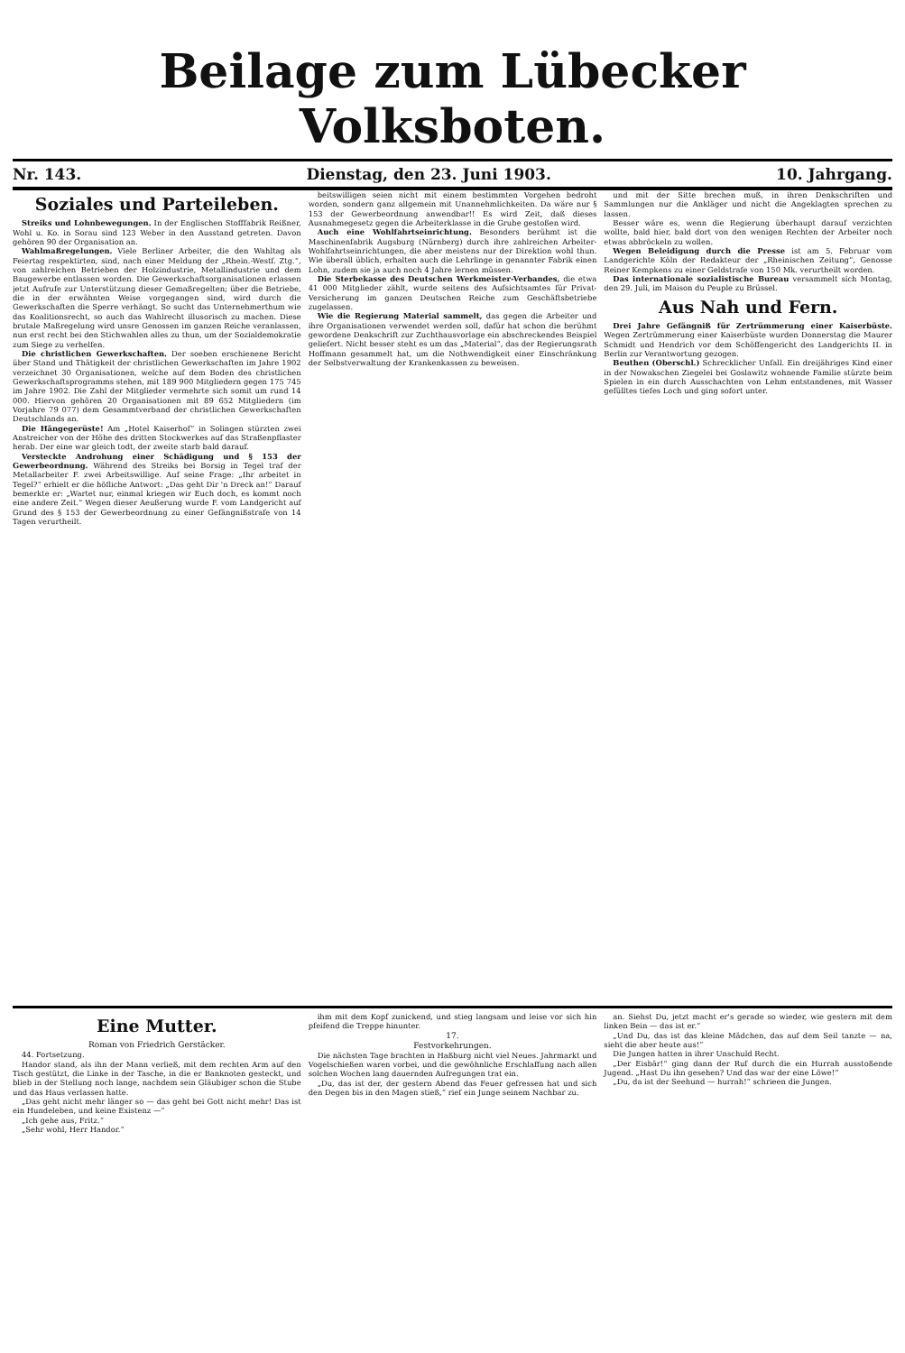Beilage zum Lübecker Volksboten.
Nr. 143. Dienstag, den 23. Juni 1903. 10. Jahrgang.
Soziales und Parteileben.
Streiks und Lohnbewegungen. In der Englischen Stofffabrik Reißner, Wohl u. Ko. in Sorau sind 123 Weber in den Ausstand getreten. Davon gehören 90 der Organisation an.
Wahlmaßregelungen. Viele Berliner Arbeiter, die den Wahltag als Feiertag respektirten, sind, nach einer Meldung der „Rhein.-Westf. Ztg.“, von zahlreichen Betrieben der Holzindustrie, Metallindustrie und dem Baugewerbe entlassen worden. Die Gewerkschaftsorganisationen erlassen jetzt Aufrufe zur Unterstützung dieser Gemaßregelten; über die Betriebe, die in der erwähnten Weise vorgegangen sind, wird durch die Gewerkschaften die Sperre verhängt. So sucht das Unternehmerthum wie das Koalitionsrecht, so auch das Wahlrecht illusorisch zu machen. Diese brutale Maßregelung wird unsre Genossen im ganzen Reiche veranlassen, nun erst recht bei den Stichwahlen alles zu thun, um der Sozialdemokratie zum Siege zu verhelfen.
Die christlichen Gewerkschaften. Der soeben erschienene Bericht über Stand und Thätigkeit der christlichen Gewerkschaften im Jahre 1902 verzeichnet 30 Organisationen, welche auf dem Boden des christlichen Gewerkschaftsprogramms stehen, mit 189 900 Mitgliedern gegen 175 745 im Jahre 1902. Die Zahl der Mitglieder vermehrte sich somit um rund 14 000. Hiervon gehören 20 Organisationen mit 89 652 Mitgliedern (im Vorjahre 79 077) dem Gesammtverband der christlichen Gewerkschaften Deutschlands an.
Die Hängegerüste! Am „Hotel Kaiserhof“ in Solingen stürzten zwei Anstreicher von der Höhe des dritten Stockwerkes auf das Straßenpflaster herab. Der eine war gleich todt, der zweite starb bald darauf.
Versteckte Androhung einer Schädigung und § 153 der Gewerbeordnung. Während des Streiks bei Borsig in Tegel traf der Metallarbeiter F. zwei Arbeitswillige. Auf seine Frage: „Ihr arbeitet in Tegel?“ erhielt er die höfliche Antwort: „Das geht Dir 'n Dreck an!“ Darauf bemerkte er: „Wartet nur, einmal kriegen wir Euch doch, es kommt noch eine andere Zeit.“ Wegen dieser Aeußerung wurde F. vom Landgericht auf Grund des § 153 der Gewerbeordnung zu einer Gefängnißstrafe von 14 Tagen verurtheilt.
beitswilligen seien nicht mit einem bestimmten Vorgehen bedroht worden, sondern ganz allgemein mit Unannehmlichkeiten. Da wäre nur § 153 der Gewerbeordnung anwendbar!! Es wird Zeit, daß dieses Ausnahmegesetz gegen die Arbeiterklasse in die Grube gestoßen wird.
Auch eine Wohlfahrtseinrichtung. Besonders berühmt ist die Maschinenfabrik Augsburg (Nürnberg) durch ihre zahlreichen Arbeiter-Wohlfahrtseinrichtungen, die aber meistens nur der Direktion wohl thun. Wie überall üblich, erhalten auch die Lehrlinge in genannter Fabrik einen Lohn, zudem sie ja auch noch 4 Jahre lernen müssen.
Die Sterbekasse des Deutschen Werkmeister-Verbandes, die etwa 41 000 Mitglieder zählt, wurde seitens des Aufsichtsamtes für Privat-Versicherung im ganzen Deutschen Reiche zum Geschäftsbetriebe zugelassen.
Wie die Regierung Material sammelt, das gegen die Arbeiter und ihre Organisationen verwendet werden soll, dafür hat schon die berühmt gewordene Denkschrift zur Zuchthausvorlage ein abschreckendes Beispiel geliefert. Nicht besser steht es um das „Material“, das der Regierungsrath Hoffmann gesammelt hat, um die Nothwendigkeit einer Einschränkung der Selbstverwaltung der Krankenkassen zu beweisen.
und mit der Sitte brechen muß, in ihren Denkschriften und Sammlungen nur die Ankläger und nicht die Angeklagten sprechen zu lassen.
Besser wäre es, wenn die Regierung überhaupt darauf verzichten wollte, bald hier, bald dort von den wenigen Rechten der Arbeiter noch etwas abbröckeln zu wollen.
Wegen Beleidigung durch die Presse ist am 5. Februar vom Landgerichte Köln der Redakteur der „Rheinischen Zeitung“, Genosse Reiner Kempkens zu einer Geldstrafe von 150 Mk. verurtheilt worden.
Das internationale sozialistische Bureau versammelt sich Montag, den 29. Juli, im Maison du Peuple zu Brüssel.
Aus Nah und Fern.
Drei Jahre Gefängniß für Zertrümmerung einer Kaiserbüste. Wegen Zertrümmerung einer Kaiserbüste wurden Donnerstag die Maurer Schmidt und Hendrich vor dem Schöffengericht des Landgerichts II. in Berlin zur Verantwortung gezogen.
Beuthen (Oberschl.) Schrecklicher Unfall. Ein dreijähriges Kind einer in der Nowakschen Ziegelei bei Goslawitz wohnende Familie stürzte beim Spielen in ein durch Ausschachten von Lehm entstandenes, mit Wasser gefülltes tiefes Loch und ging sofort unter.
Eine Mutter.
Roman von Friedrich Gerstäcker.
44. Fortsetzung.
Handor stand, als ihn der Mann verließ, mit dem rechten Arm auf den Tisch gestützt, die Linke in der Tasche, in die er Banknoten gesteckt, und blieb in der Stellung noch lange, nachdem sein Gläubiger schon die Stube und das Haus verlassen hatte.
„Das geht nicht mehr länger so — das geht bei Gott nicht mehr! Das ist ein Hundeleben, und keine Existenz —“
„Ich gehe aus, Fritz.“
„Sehr wohl, Herr Handor.“
ihm mit dem Kopf zunickend, und stieg langsam und leise vor sich hin pfeifend die Treppe hinunter.
17.
Festvorkehrungen.
Die nächsten Tage brachten in Haßburg nicht viel Neues. Jahrmarkt und Vogelschießen waren vorbei, und die gewöhnliche Erschlaffung nach allen solchen Wochen lang dauernden Aufregungen trat ein.
„Du, das ist der, der gestern Abend das Feuer gefressen hat und sich den Degen bis in den Magen stieß,“ rief ein Junge seinem Nachbar zu.
an. Siehst Du, jetzt macht er's gerade so wieder, wie gestern mit dem linken Bein — das ist er.“
„Und Du, das ist das kleine Mädchen, das auf dem Seil tanzte — na, sieht die aber heute aus!“
Die Jungen hatten in ihrer Unschuld Recht.
„Der Eisbär!“ ging dann der Ruf durch die ein Hurrah ausstoßende Jugend. „Hast Du ihn gesehen? Und das war der eine Löwe!“
„Du, da ist der Seehund — hurrah!“ schrieen die Jungen.